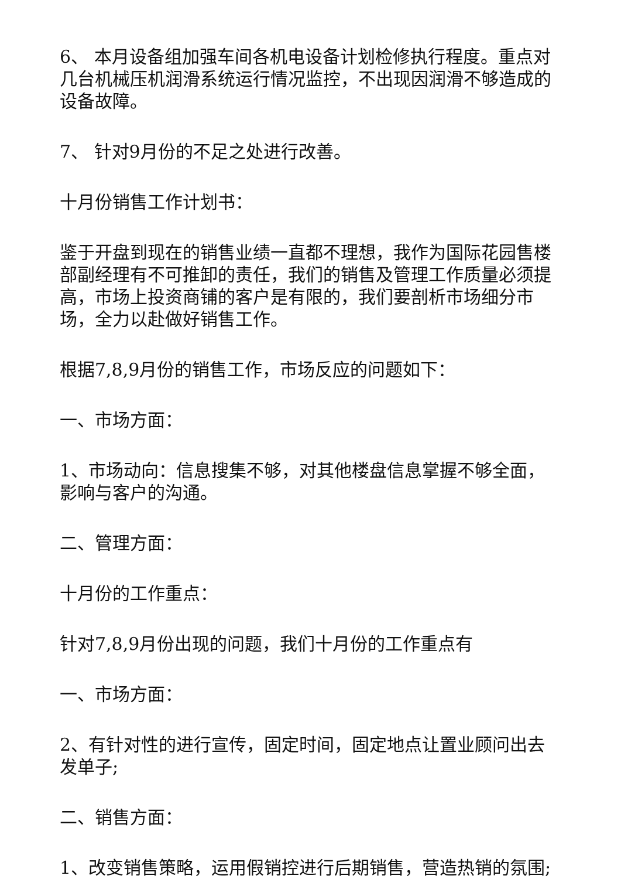6、 本月设备组加强车间各机电设备计划检修执行程度。重点对几台机械压机润滑系统运行情况监控，不出现因润滑不够造成的设备故障。
7、 针对9月份的不足之处进行改善。
十月份销售工作计划书：
鉴于开盘到现在的销售业绩一直都不理想，我作为国际花园售楼部副经理有不可推卸的责任，我们的销售及管理工作质量必须提高，市场上投资商铺的客户是有限的，我们要剖析市场细分市场，全力以赴做好销售工作。
根据7,8,9月份的销售工作，市场反应的问题如下：
一、市场方面：
1、市场动向：信息搜集不够，对其他楼盘信息掌握不够全面，影响与客户的沟通。
二、管理方面：
十月份的工作重点：
针对7,8,9月份出现的问题，我们十月份的工作重点有
一、市场方面：
2、有针对性的进行宣传，固定时间，固定地点让置业顾问出去发单子;
二、销售方面：
1、改变销售策略，运用假销控进行后期销售，营造热销的氛围;